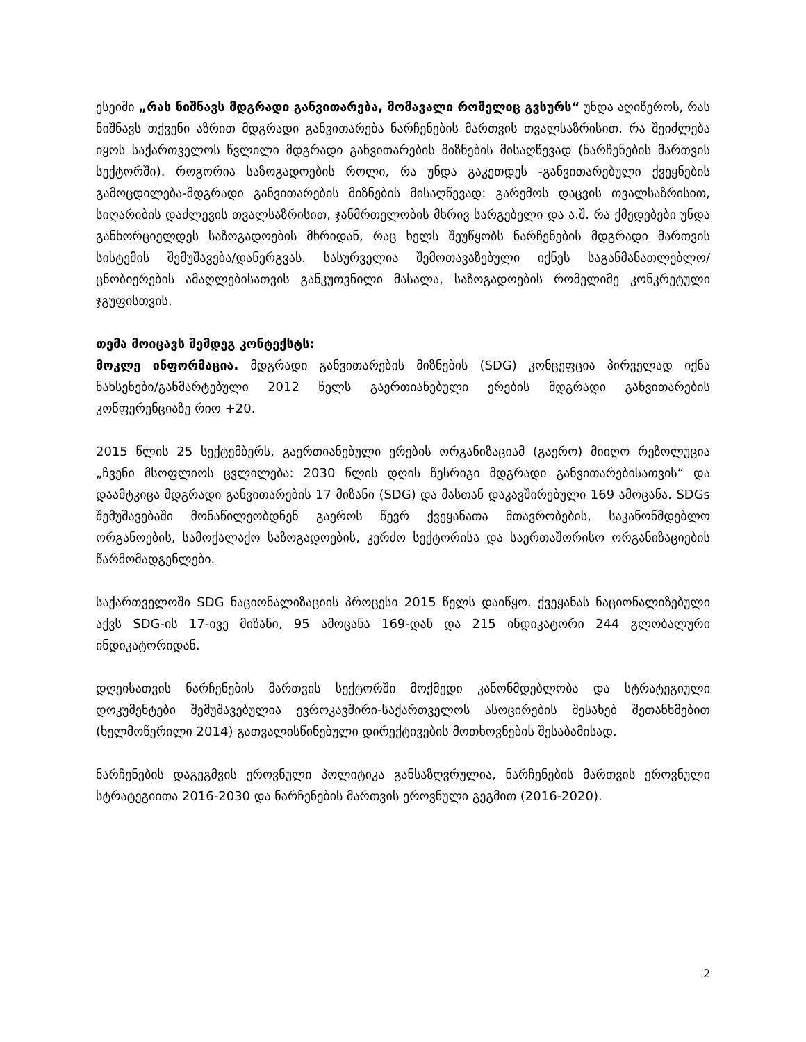ესეიში „რას ნიშნავს მდგრადი განვითარება, მომავალი რომელიც გვსურს“ უნდა აღიწეროს, რას ნიშნავს თქვენი აზრით მდგრადი განვითარება ნარჩენების მართვის თვალსაზრისით. რა შეიძლება იყოს საქართველოს წვლილი მდგრადი განვითარების მიზნების მისაღწევად (ნარჩენების მართვის სექტორში). როგორია საზოგადოების როლი, რა უნდა გაკეთდეს -განვითარებული ქვეყნების გამოცდილება-მდგრადი განვითარების მიზნების მისაღწევად: გარემოს დაცვის თვალსაზრისით, სიღარიბის დაძლევის თვალსაზრისით, ჯანმრთელობის მხრივ სარგებელი და ა.შ. რა ქმედებები უნდა განხორციელდეს საზოგადოების მხრიდან, რაც ხელს შეუწყობს ნარჩენების მდგრადი მართვის სისტემის შემუშავება/დანერგვას. სასურველია შემოთავაზებული იქნეს საგანმანათლებლო/ცნობიერების ამაღლებისათვის განკუთვნილი მასალა, საზოგადოების რომელიმე კონკრეტული ჯგუფისთვის.
თემა მოიცავს შემდეგ კონტექსტს:
მოკლე ინფორმაცია. მდგრადი განვითარების მიზნების (SDG) კონცეფცია პირველად იქნა ნახსენები/განმარტებული 2012 წელს გაერთიანებული ერების მდგრადი განვითარების კონფერენციაზე რიო +20.
2015 წლის 25 სექტემბერს, გაერთიანებული ერების ორგანიზაციამ (გაერო) მიიღო რეზოლუცია „ჩვენი მსოფლიოს ცვლილება: 2030 წლის დღის წესრიგი მდგრადი განვითარებისათვის“ და დაამტკიცა მდგრადი განვითარების 17 მიზანი (SDG) და მასთან დაკავშირებული 169 ამოცანა. SDGs შემუშავებაში მონაწილეობდნენ გაეროს წევრ ქვეყანათა მთავრობების, საკანონმდებლო ორგანოების, სამოქალაქო საზოგადოების, კერძო სექტორისა და საერთაშორისო ორგანიზაციების წარმომადგენლები.
საქართველოში SDG ნაციონალიზაციის პროცესი 2015 წელს დაიწყო. ქვეყანას ნაციონალიზებული აქვს SDG-ის 17-ივე მიზანი, 95 ამოცანა 169-დან და 215 ინდიკატორი 244 გლობალური ინდიკატორიდან.
დღეისათვის ნარჩენების მართვის სექტორში მოქმედი კანონმდებლობა და სტრატეგიული დოკუმენტები შემუშავებულია ევროკავშირი-საქართველოს ასოცირების შესახებ შეთანხმებით (ხელმოწერილი 2014) გათვალისწინებული დირექტივების მოთხოვნების შესაბამისად.
ნარჩენების დაგეგმვის ეროვნული პოლიტიკა განსაზღვრულია, ნარჩენების მართვის ეროვნული სტრატეგიითა 2016-2030 და ნარჩენების მართვის ეროვნული გეგმით (2016-2020).
2